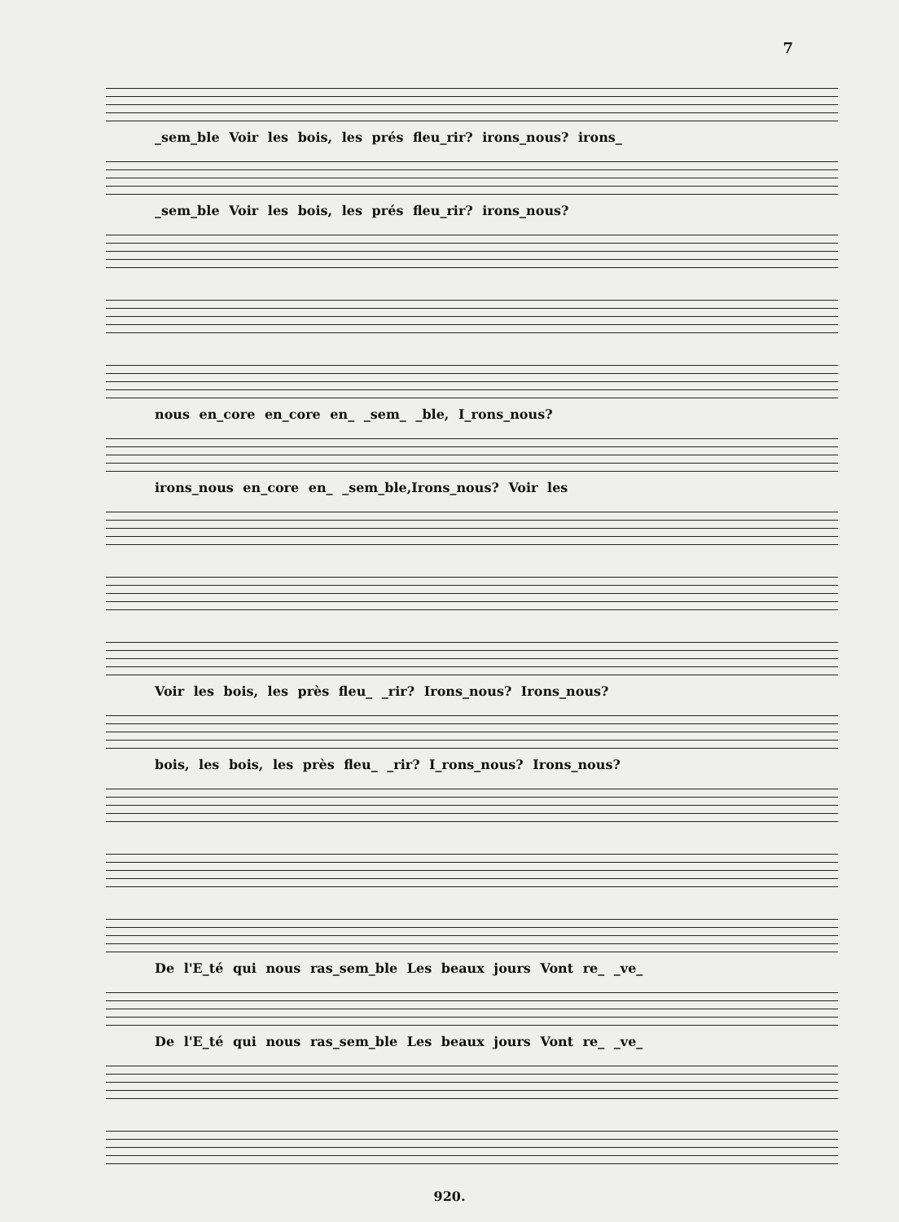7
_sem_ble Voir les bois, les prés fleu_rir? irons_nous? irons_
_sem_ble Voir les bois, les prés fleu_rir? irons_nous?
nous en_core en_core en_ _sem_ _ble, I_rons_nous?
irons_nous en_core en_ _sem_ble,Irons_nous? Voir les
Voir les bois, les près fleu_ _rir? Irons_nous? Irons_nous?
bois, les bois, les près fleu_ _rir? I_rons_nous? Irons_nous?
De l'E_té qui nous ras_sem_ble Les beaux jours Vont re_ _ve_
De l'E_té qui nous ras_sem_ble Les beaux jours Vont re_ _ve_
920.